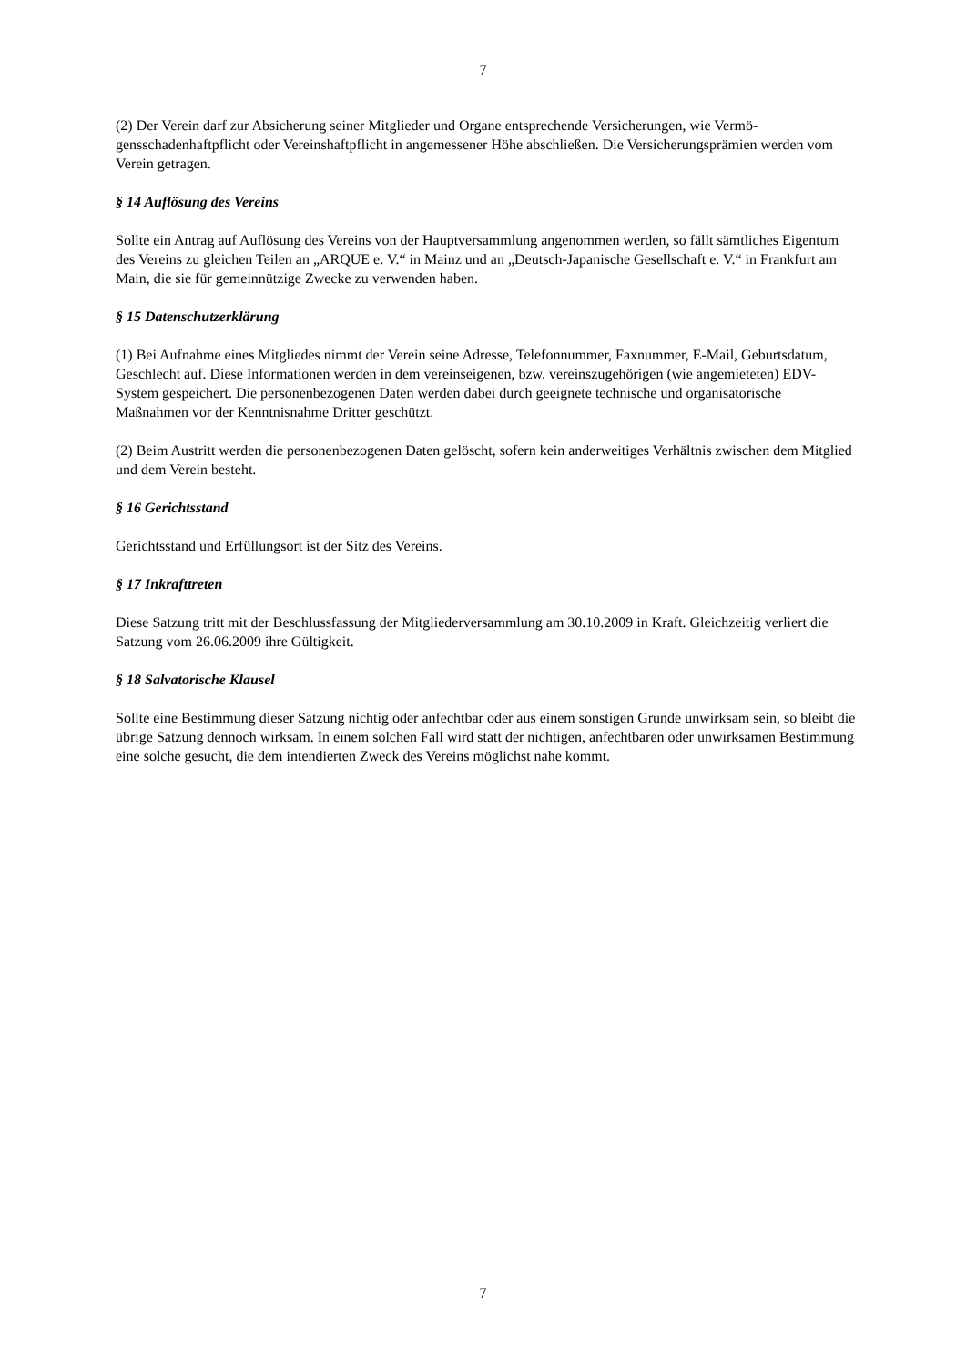7
(2) Der Verein darf zur Absicherung seiner Mitglieder und Organe entsprechende Versicherungen, wie Vermö-gensschadenhaftpflicht oder Vereinshaftpflicht in angemessener Höhe abschließen. Die Versicherungsprämien werden vom Verein getragen.
§ 14 Auflösung des Vereins
Sollte ein Antrag auf Auflösung des Vereins von der Hauptversammlung angenommen werden, so fällt sämtliches Eigentum des Vereins zu gleichen Teilen an „ARQUE e. V.“ in Mainz und an „Deutsch-Japanische Gesellschaft e. V.“ in Frankfurt am Main, die sie für gemeinnützige Zwecke zu verwenden haben.
§ 15 Datenschutzerklärung
(1) Bei Aufnahme eines Mitgliedes nimmt der Verein seine Adresse, Telefonnummer, Faxnummer, E-Mail, Geburtsdatum, Geschlecht auf. Diese Informationen werden in dem vereinseigenen, bzw. vereinszugehörigen (wie angemieteten) EDV-System gespeichert. Die personenbezogenen Daten werden dabei durch geeignete technische und organisatorische Maßnahmen vor der Kenntnisnahme Dritter geschützt.
(2) Beim Austritt werden die personenbezogenen Daten gelöscht, sofern kein anderweitiges Verhältnis zwischen dem Mitglied und dem Verein besteht.
§ 16 Gerichtsstand
Gerichtsstand und Erfüllungsort ist der Sitz des Vereins.
§ 17 Inkrafttreten
Diese Satzung tritt mit der Beschlussfassung der Mitgliederversammlung am 30.10.2009 in Kraft. Gleichzeitig verliert die Satzung vom 26.06.2009 ihre Gültigkeit.
§ 18 Salvatorische Klausel
Sollte eine Bestimmung dieser Satzung nichtig oder anfechtbar oder aus einem sonstigen Grunde unwirksam sein, so bleibt die übrige Satzung dennoch wirksam. In einem solchen Fall wird statt der nichtigen, anfechtbaren oder unwirksamen Bestimmung eine solche gesucht, die dem intendierten Zweck des Vereins möglichst nahe kommt.
7